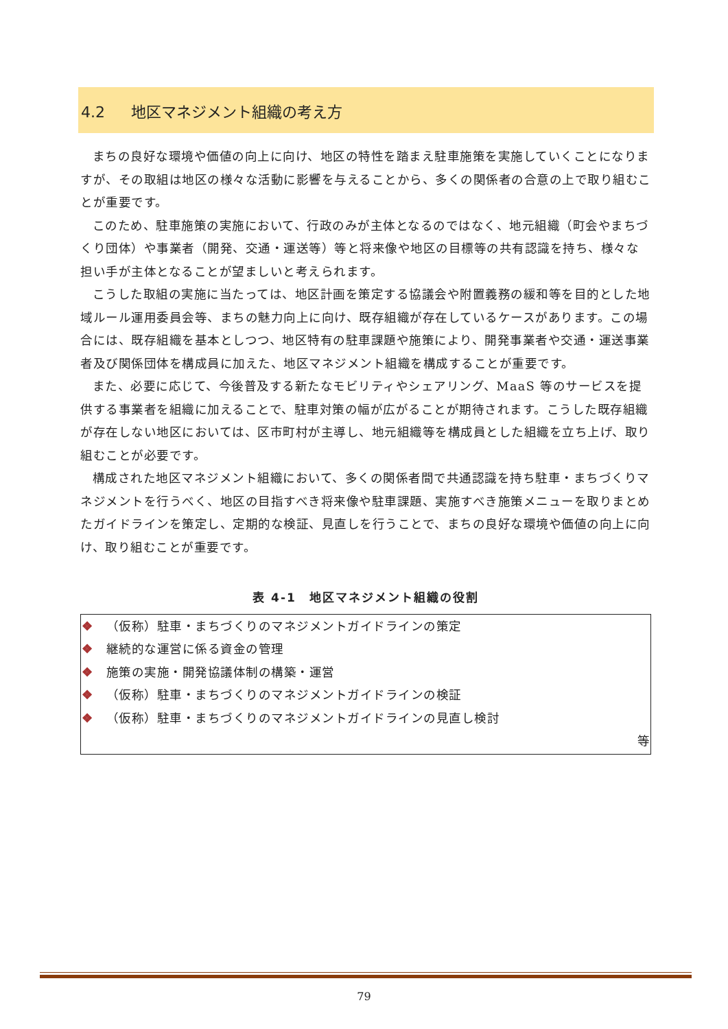4.2 地区マネジメント組織の考え方
まちの良好な環境や価値の向上に向け、地区の特性を踏まえ駐車施策を実施していくことになりますが、その取組は地区の様々な活動に影響を与えることから、多くの関係者の合意の上で取り組むことが重要です。
このため、駐車施策の実施において、行政のみが主体となるのではなく、地元組織（町会やまちづくり団体）や事業者（開発、交通・運送等）等と将来像や地区の目標等の共有認識を持ち、様々な担い手が主体となることが望ましいと考えられます。
こうした取組の実施に当たっては、地区計画を策定する協議会や附置義務の緩和等を目的とした地域ルール運用委員会等、まちの魅力向上に向け、既存組織が存在しているケースがあります。この場合には、既存組織を基本としつつ、地区特有の駐車課題や施策により、開発事業者や交通・運送事業者及び関係団体を構成員に加えた、地区マネジメント組織を構成することが重要です。
また、必要に応じて、今後普及する新たなモビリティやシェアリング、MaaS 等のサービスを提供する事業者を組織に加えることで、駐車対策の幅が広がることが期待されます。こうした既存組織が存在しない地区においては、区市町村が主導し、地元組織等を構成員とした組織を立ち上げ、取り組むことが必要です。
構成された地区マネジメント組織において、多くの関係者間で共通認識を持ち駐車・まちづくりマネジメントを行うべく、地区の目指すべき将来像や駐車課題、実施すべき施策メニューを取りまとめたガイドラインを策定し、定期的な検証、見直しを行うことで、まちの良好な環境や価値の向上に向け、取り組むことが重要です。
表 4-1　地区マネジメント組織の役割
| ❖ （仮称）駐車・まちづくりのマネジメントガイドラインの策定 ❖ 継続的な運営に係る資金の管理 ❖ 施策の実施・開発協議体制の構築・運営 ❖ （仮称）駐車・まちづくりのマネジメントガイドラインの検証 ❖ （仮称）駐車・まちづくりのマネジメントガイドラインの見直し検討 等 |
79